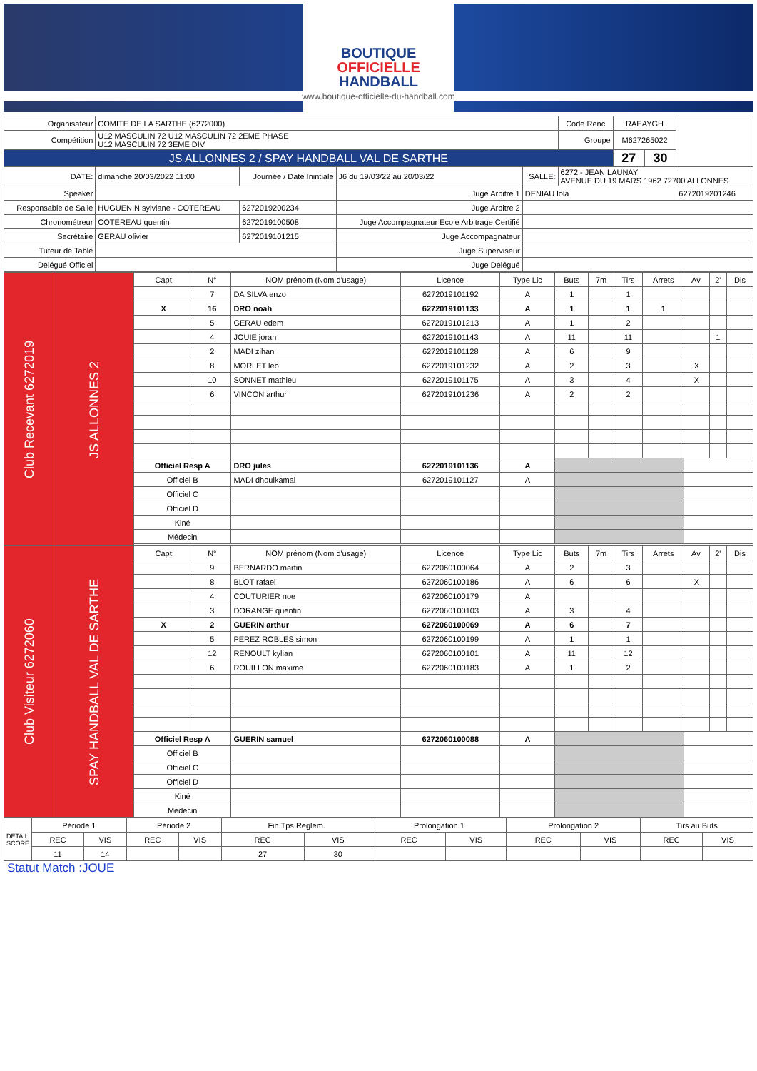BOUTIQUE
OFFICIELLE
HANDBALL
www.boutique-officielle-du-handball.com
| Organisateur | COMITE DE LA SARTHE (6272000) | | | | | Code Renc | RAEAYGH | | |
| Compétition | U12 MASCULIN 72 U12 MASCULIN 72 2EME PHASE U12 MASCULIN 72 3EME DIV | | | | | Groupe | M627265022 | | |
| JS ALLONNES 2 / SPAY HANDBALL VAL DE SARTHE | | | | | | | 27 | 30 | |
| DATE: | dimanche 20/03/2022 11:00 | Journée / Date Inintiale | J6 du 19/03/22 au 20/03/22 | SALLE: | 6272 - JEAN LAUNAY AVENUE DU 19 MARS 1962 72700 ALLONNES | | | | |
| Speaker | | | Juge Arbitre 1 | DENIAU lola | | | | | 6272019201246 |
| Responsable de Salle | HUGUENIN sylviane - COTEREAU | 6272019200234 | Juge Arbitre 2 | | | | | | |
| Chronométreur | COTEREAU quentin | 6272019100508 | Juge Accompagnateur Ecole Arbitrage Certifié | | | | | | |
| Secrétaire | GERAU olivier | 6272019101215 | Juge Accompagnateur | | | | | | |
| Tuteur de Table | | | Juge Superviseur | | | | | | |
| Délégué Officiel | | | Juge Délégué | | | | | | |
| Club Recevant 6272019 | JS ALLONNES 2 | Capt | N° | NOM prénom (Nom d'usage) | Licence | Type Lic | Buts | 7m | Tirs | Arrets | Av. | 2' | Dis |
| | | | 7 | DA SILVA enzo | 6272019101192 | A | 1 | | 1 | | | | |
| | | X | 16 | DRO noah | 6272019101133 | A | 1 | | 1 | 1 | | | |
| | | | 5 | GERAU edem | 6272019101213 | A | 1 | | 2 | | | | |
| | | | 4 | JOUIE joran | 6272019101143 | A | 11 | | 11 | | | 1 | |
| | | | 2 | MADI zihani | 6272019101128 | A | 6 | | 9 | | | | |
| | | | 8 | MORLET leo | 6272019101232 | A | 2 | | 3 | | X | | |
| | | | 10 | SONNET mathieu | 6272019101175 | A | 3 | | 4 | | X | | |
| | | | 6 | VINCON arthur | 6272019101236 | A | 2 | | 2 | | | | |
| | | Officiel Resp A | | DRO jules | 6272019101136 | A | | | | | | | |
| | | Officiel B | | MADI dhoulkamal | 6272019101127 | A | | | | | | | |
| | | Officiel C | | | | | | | | | | | |
| | | Officiel D | | | | | | | | | | | |
| | | Kiné | | | | | | | | | | | |
| | | Médecin | | | | | | | | | | | |
| Club Visiteur 6272060 | SPAY HANDBALL VAL DE SARTHE | Capt | N° | NOM prénom (Nom d'usage) | Licence | Type Lic | Buts | 7m | Tirs | Arrets | Av. | 2' | Dis |
| | | | 9 | BERNARDO martin | 6272060100064 | A | 2 | | 3 | | | | |
| | | | 8 | BLOT rafael | 6272060100186 | A | 6 | | 6 | | X | | |
| | | | 4 | COUTURIER noe | 6272060100179 | A | | | | | | | |
| | | | 3 | DORANGE quentin | 6272060100103 | A | 3 | | 4 | | | | |
| | | X | 2 | GUERIN arthur | 6272060100069 | A | 6 | | 7 | | | | |
| | | | 5 | PEREZ ROBLES simon | 6272060100199 | A | 1 | | 1 | | | | |
| | | | 12 | RENOULT kylian | 6272060100101 | A | 11 | | 12 | | | | |
| | | | 6 | ROUILLON maxime | 6272060100183 | A | 1 | | 2 | | | | |
| | | Officiel Resp A | | GUERIN samuel | 6272060100088 | A | | | | | | | |
| | | Officiel B | | | | | | | | | | | |
| | | Officiel C | | | | | | | | | | | |
| | | Officiel D | | | | | | | | | | | |
| | | Kiné | | | | | | | | | | | |
| | | Médecin | | | | | | | | | | | |
| DETAIL SCORE | Période 1 | | Période 2 | | Fin Tps Reglem. | | Prolongation 1 | | Prolongation 2 | | Tirs au Buts | |
| | REC | VIS | REC | VIS | REC | VIS | REC | VIS | REC | VIS | REC | VIS |
| | 11 | 14 | | | 27 | 30 | | | | | | |
Statut Match :JOUE